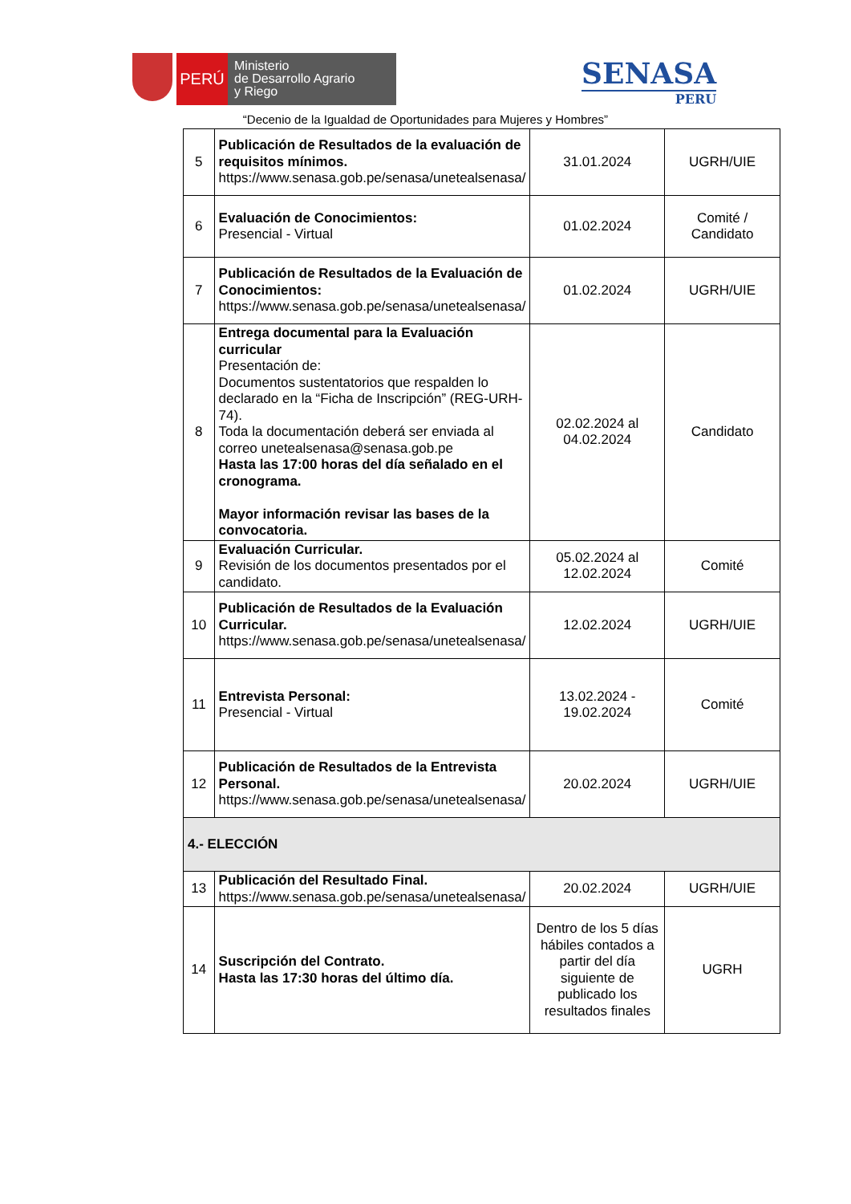PERÚ
Ministerio
de Desarrollo Agrario
y Riego
SENASA
PERU
“Decenio de la Igualdad de Oportunidades para Mujeres y Hombres”
| 5 | Publicación de Resultados de la evaluación de requisitos mínimos. https://www.senasa.gob.pe/senasa/unetealsenasa/ | 31.01.2024 | UGRH/UIE |
| 6 | Evaluación de Conocimientos: Presencial - Virtual | 01.02.2024 | Comité / Candidato |
| 7 | Publicación de Resultados de la Evaluación de Conocimientos: https://www.senasa.gob.pe/senasa/unetealsenasa/ | 01.02.2024 | UGRH/UIE |
| 8 | Entrega documental para la Evaluación curricular Presentación de: Documentos sustentatorios que respalden lo declarado en la “Ficha de Inscripción” (REG-URH-74). Toda la documentación deberá ser enviada al correo unetealsenasa@senasa.gob.pe Hasta las 17:00 horas del día señalado en el cronograma. Mayor información revisar las bases de la convocatoria. | 02.02.2024 al 04.02.2024 | Candidato |
| 9 | Evaluación Curricular. Revisión de los documentos presentados por el candidato. | 05.02.2024 al 12.02.2024 | Comité |
| 10 | Publicación de Resultados de la Evaluación Curricular. https://www.senasa.gob.pe/senasa/unetealsenasa/ | 12.02.2024 | UGRH/UIE |
| 11 | Entrevista Personal: Presencial - Virtual | 13.02.2024 - 19.02.2024 | Comité |
| 12 | Publicación de Resultados de la Entrevista Personal. https://www.senasa.gob.pe/senasa/unetealsenasa/ | 20.02.2024 | UGRH/UIE |
| 4.- ELECCIÓN | | | |
| 13 | Publicación del Resultado Final. https://www.senasa.gob.pe/senasa/unetealsenasa/ | 20.02.2024 | UGRH/UIE |
| 14 | Suscripción del Contrato. Hasta las 17:30 horas del último día. | Dentro de los 5 días hábiles contados a partir del día siguiente de publicado los resultados finales | UGRH |